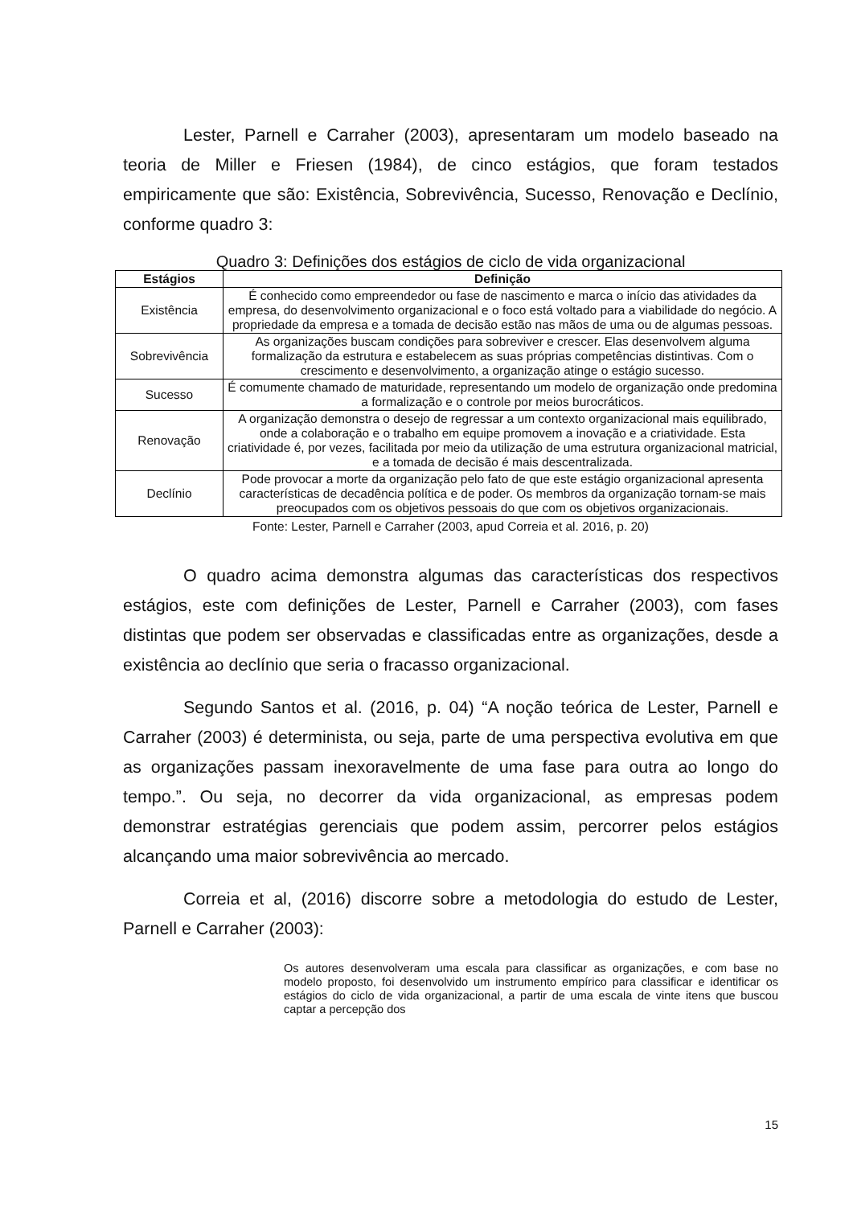Lester, Parnell e Carraher (2003), apresentaram um modelo baseado na teoria de Miller e Friesen (1984), de cinco estágios, que foram testados empiricamente que são: Existência, Sobrevivência, Sucesso, Renovação e Declínio, conforme quadro 3:
Quadro 3: Definições dos estágios de ciclo de vida organizacional
| Estágios | Definição |
| --- | --- |
| Existência | É conhecido como empreendedor ou fase de nascimento e marca o início das atividades da empresa, do desenvolvimento organizacional e o foco está voltado para a viabilidade do negócio. A propriedade da empresa e a tomada de decisão estão nas mãos de uma ou de algumas pessoas. |
| Sobrevivência | As organizações buscam condições para sobreviver e crescer. Elas desenvolvem alguma formalização da estrutura e estabelecem as suas próprias competências distintivas. Com o crescimento e desenvolvimento, a organização atinge o estágio sucesso. |
| Sucesso | É comumente chamado de maturidade, representando um modelo de organização onde predomina a formalização e o controle por meios burocráticos. |
| Renovação | A organização demonstra o desejo de regressar a um contexto organizacional mais equilibrado, onde a colaboração e o trabalho em equipe promovem a inovação e a criatividade. Esta criatividade é, por vezes, facilitada por meio da utilização de uma estrutura organizacional matricial, e a tomada de decisão é mais descentralizada. |
| Declínio | Pode provocar a morte da organização pelo fato de que este estágio organizacional apresenta características de decadência política e de poder. Os membros da organização tornam-se mais preocupados com os objetivos pessoais do que com os objetivos organizacionais. |
Fonte: Lester, Parnell e Carraher (2003, apud Correia et al. 2016, p. 20)
O quadro acima demonstra algumas das características dos respectivos estágios, este com definições de Lester, Parnell e Carraher (2003), com fases distintas que podem ser observadas e classificadas entre as organizações, desde a existência ao declínio que seria o fracasso organizacional.
Segundo Santos et al. (2016, p. 04) “A noção teórica de Lester, Parnell e Carraher (2003) é determinista, ou seja, parte de uma perspectiva evolutiva em que as organizações passam inexoravelmente de uma fase para outra ao longo do tempo.”. Ou seja, no decorrer da vida organizacional, as empresas podem demonstrar estratégias gerenciais que podem assim, percorrer pelos estágios alcançando uma maior sobrevivência ao mercado.
Correia et al, (2016) discorre sobre a metodologia do estudo de Lester, Parnell e Carraher (2003):
Os autores desenvolveram uma escala para classificar as organizações, e com base no modelo proposto, foi desenvolvido um instrumento empírico para classificar e identificar os estágios do ciclo de vida organizacional, a partir de uma escala de vinte itens que buscou captar a percepção dos
15